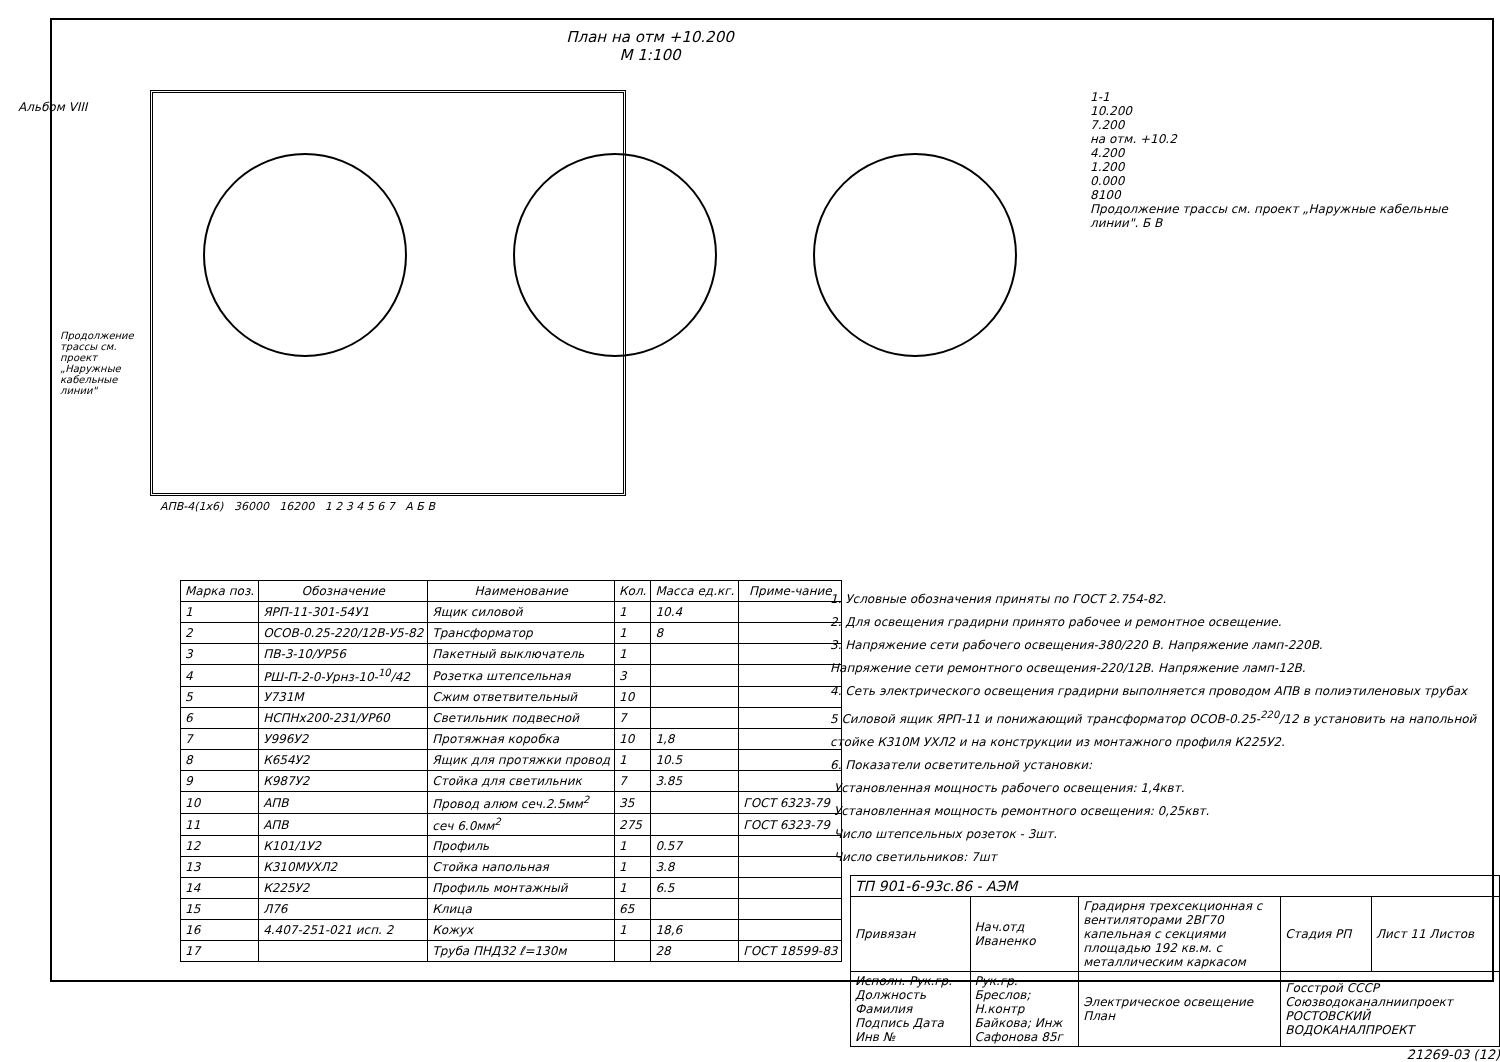Альбом VIII
План на отм +10.200
М 1:100
АПВ-4(1х6) 36000 16200 1 2 3 4 5 6 7 А Б В
Продолжение трассы см. проект „Наружные кабельные линии"
1-1
10.200
7.200
на отм. +10.2
4.200
1.200
0.000
8100
Продолжение трассы см. проект „Наружные кабельные линии". Б В
| Марка поз. | Обозначение | Наименование | Кол. | Масса ед.кг. | Приме-чание |
| --- | --- | --- | --- | --- | --- |
| 1 | ЯРП-11-301-54У1 | Ящик силовой | 1 | 10.4 | |
| 2 | ОСОВ-0.25-220/12В-У5-82 | Трансформатор | 1 | 8 | |
| 3 | ПВ-3-10/УР56 | Пакетный выключатель | 1 | | |
| 4 | РШ-П-2-0-Урнз-10-<sup>10</sup>/42 | Розетка штепсельная | 3 | | |
| 5 | У731М | Сжим ответвительный | 10 | | |
| 6 | НСПНх200-231/УР60 | Светильник подвесной | 7 | | |
| 7 | У996У2 | Протяжная коробка | 10 | 1,8 | |
| 8 | К654У2 | Ящик для протяжки провод | 1 | 10.5 | |
| 9 | К987У2 | Стойка для светильник | 7 | 3.85 | |
| 10 | АПВ | Провод алюм сеч.2.5мм<sup>2</sup> | 35 | | ГОСТ 6323-79 |
| 11 | АПВ | сеч 6.0мм<sup>2</sup> | 275 | | ГОСТ 6323-79 |
| 12 | К101/1У2 | Профиль | 1 | 0.57 | |
| 13 | К310МУХЛ2 | Стойка напольная | 1 | 3.8 | |
| 14 | К225У2 | Профиль монтажный | 1 | 6.5 | |
| 15 | Л76 | Клица | 65 | | |
| 16 | 4.407-251-021 исп. 2 | Кожух | 1 | 18,6 | |
| 17 | | Труба ПНД32 ℓ=130м | | 28 | ГОСТ 18599-83 |
1. Условные обозначения приняты по ГОСТ 2.754-82.
2. Для освещения градирни принято рабочее и ремонтное освещение.
3. Напряжение сети рабочего освещения-380/220 В. Напряжение ламп-220В.
Напряжение сети ремонтного освещения-220/12В. Напряжение ламп-12В.
4. Сеть электрического освещения градирни выполняется проводом АПВ в полиэтиленовых трубах
5 Силовой ящик ЯРП-11 и понижающий трансформатор ОСОВ-0.25-<sup>220</sup>/12 в установить на напольной стойке К310М УХЛ2 и на конструкции из монтажного профиля К225У2.
6. Показатели осветительной установки:
Установленная мощность рабочего освещения: 1,4квт.
Установленная мощность ремонтного освещения: 0,25квт.
Число штепсельных розеток - 3шт.
Число светильников: 7шт
| ТП 901-6-93с.86 - АЭМ | | | | |
| Привязан | Нач.отд Иваненко | Градирня трехсекционная с вентиляторами 2ВГ70 капельная с секциями площадью 192 кв.м. с металлическим каркасом | Стадия РП | Лист 11 Листов |
| Исполн. Рук.гр. Должность Фамилия Подпись Дата Инв № | Рук.гр. Бреслов; Н.контр Байкова; Инж Сафонова 85г | Электрическое освещение План | Госстрой СССР Союзводоканалниипроект РОСТОВСКИЙ ВОДОКАНАЛПРОЕКТ | |
21269-03 (12)